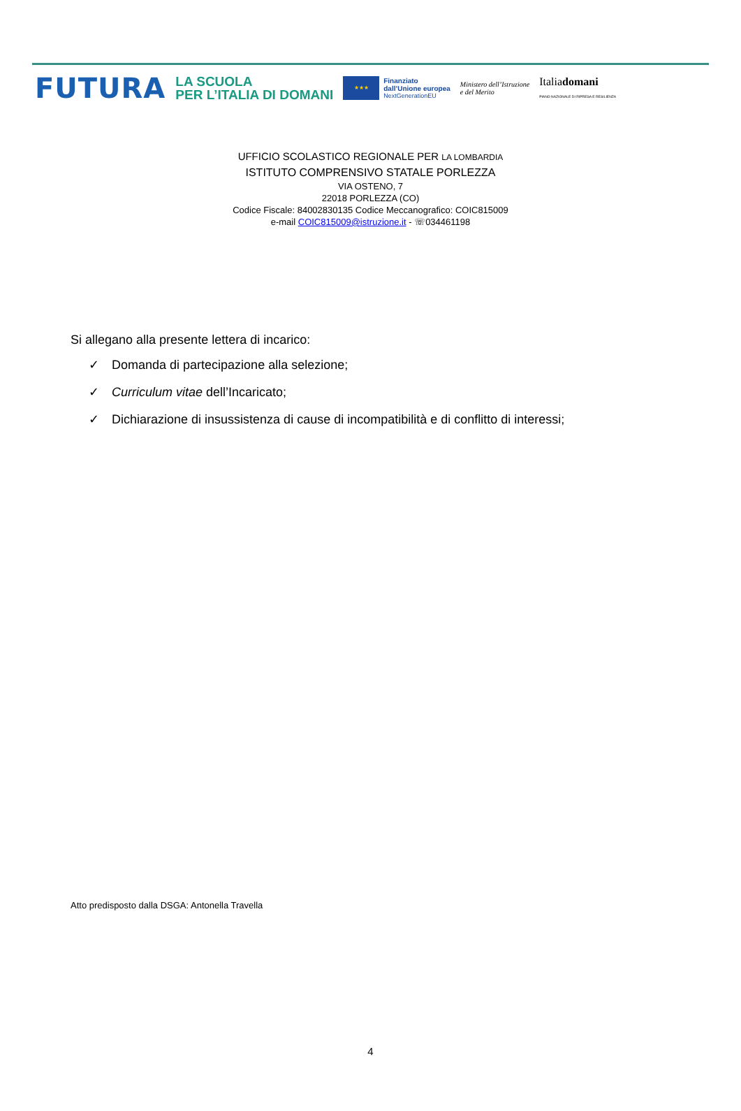FUTURA
LA SCUOLA
PER L’ITALIA DI DOMANI
★★★
Finanziato
dall’Unione europea
NextGenerationEU
Ministero dell’Istruzione
e del Merito
Italiadomani
PIANO NAZIONALE DI RIPRESA E RESILIENZA
UFFICIO SCOLASTICO REGIONALE PER LA LOMBARDIA
ISTITUTO COMPRENSIVO STATALE PORLEZZA
VIA OSTENO, 7
22018 PORLEZZA (CO)
Codice Fiscale: 84002830135 Codice Meccanografico: COIC815009
e-mail COIC815009@istruzione.it - ☏034461198
Si allegano alla presente lettera di incarico:
✓ Domanda di partecipazione alla selezione;
✓ Curriculum vitae dell’Incaricato;
✓ Dichiarazione di insussistenza di cause di incompatibilità e di conflitto di interessi;
Atto predisposto dalla DSGA: Antonella Travella
4